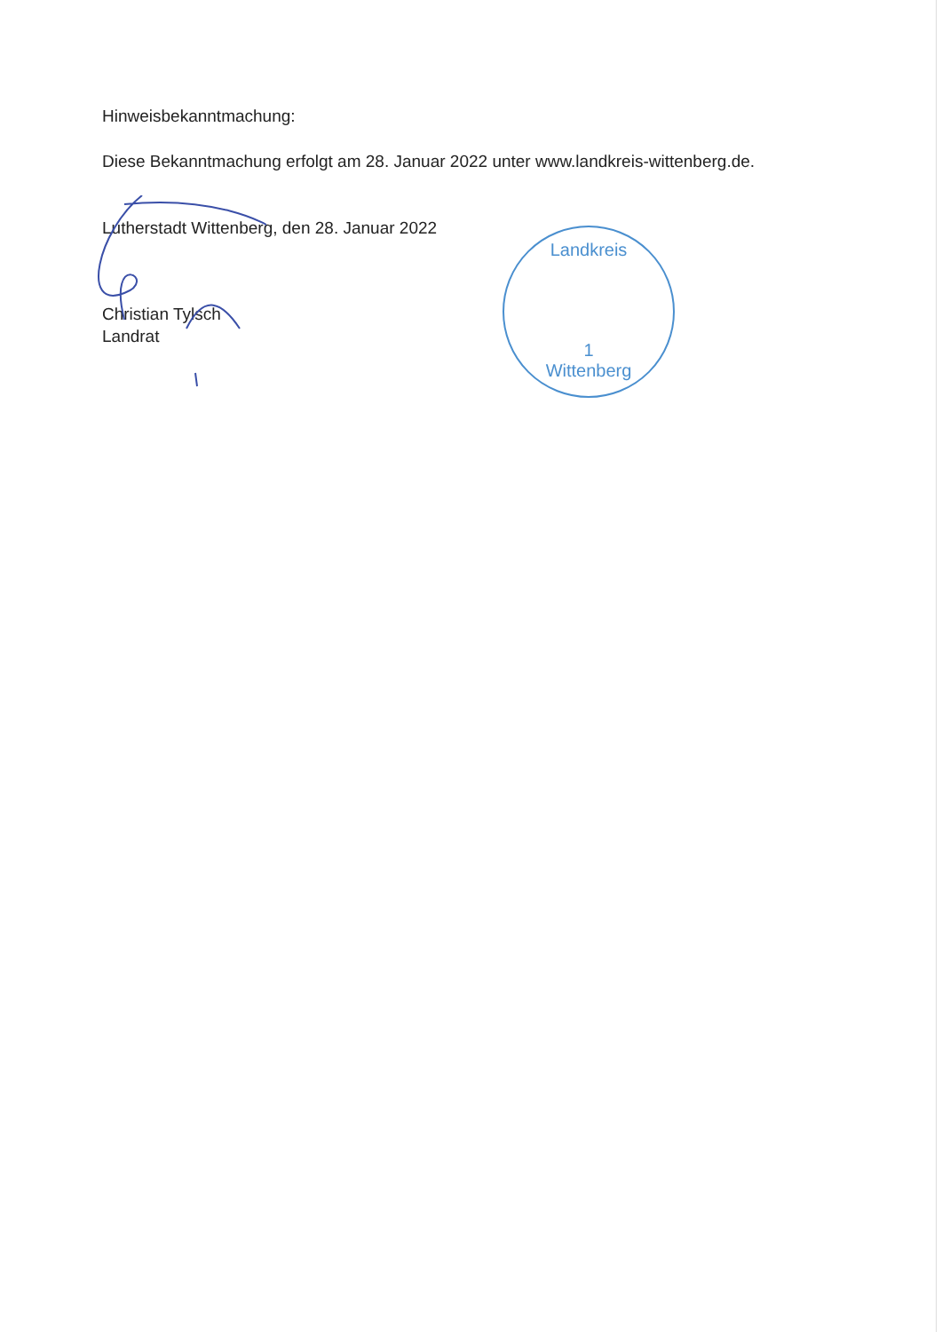Hinweisbekanntmachung:
Diese Bekanntmachung erfolgt am 28. Januar 2022 unter www.landkreis-wittenberg.de.
Lutherstadt Wittenberg, den 28. Januar 2022
Christian Tylsch
Landrat
Landkreis
1
Wittenberg